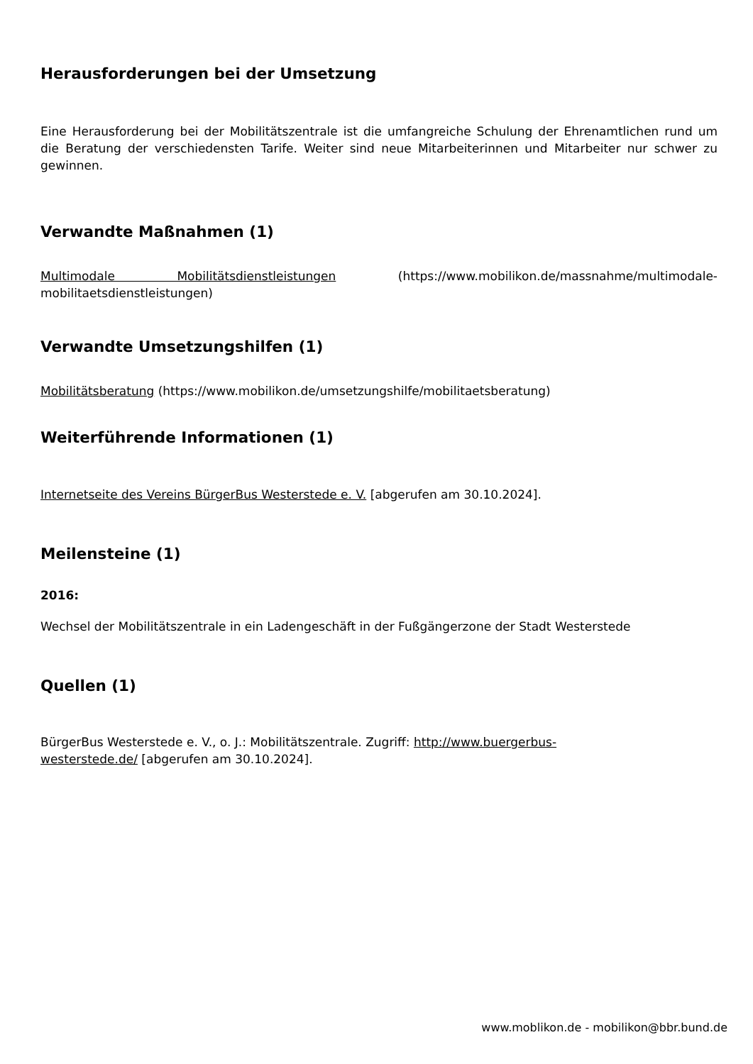Herausforderungen bei der Umsetzung
Eine Herausforderung bei der Mobilitätszentrale ist die umfangreiche Schulung der Ehrenamtlichen rund um die Beratung der verschiedensten Tarife. Weiter sind neue Mitarbeiterinnen und Mitarbeiter nur schwer zu gewinnen.
Verwandte Maßnahmen (1)
Multimodale Mobilitätsdienstleistungen (https://www.mobilikon.de/massnahme/multimodale-mobilitaetsdienstleistungen)
Verwandte Umsetzungshilfen (1)
Mobilitätsberatung (https://www.mobilikon.de/umsetzungshilfe/mobilitaetsberatung)
Weiterführende Informationen (1)
Internetseite des Vereins BürgerBus Westerstede e. V. [abgerufen am 30.10.2024].
Meilensteine (1)
2016:
Wechsel der Mobilitätszentrale in ein Ladengeschäft in der Fußgängerzone der Stadt Westerstede
Quellen (1)
BürgerBus Westerstede e. V., o. J.: Mobilitätszentrale. Zugriff: http://www.buergerbus-
westerstede.de/ [abgerufen am 30.10.2024].
www.moblikon.de - mobilikon@bbr.bund.de